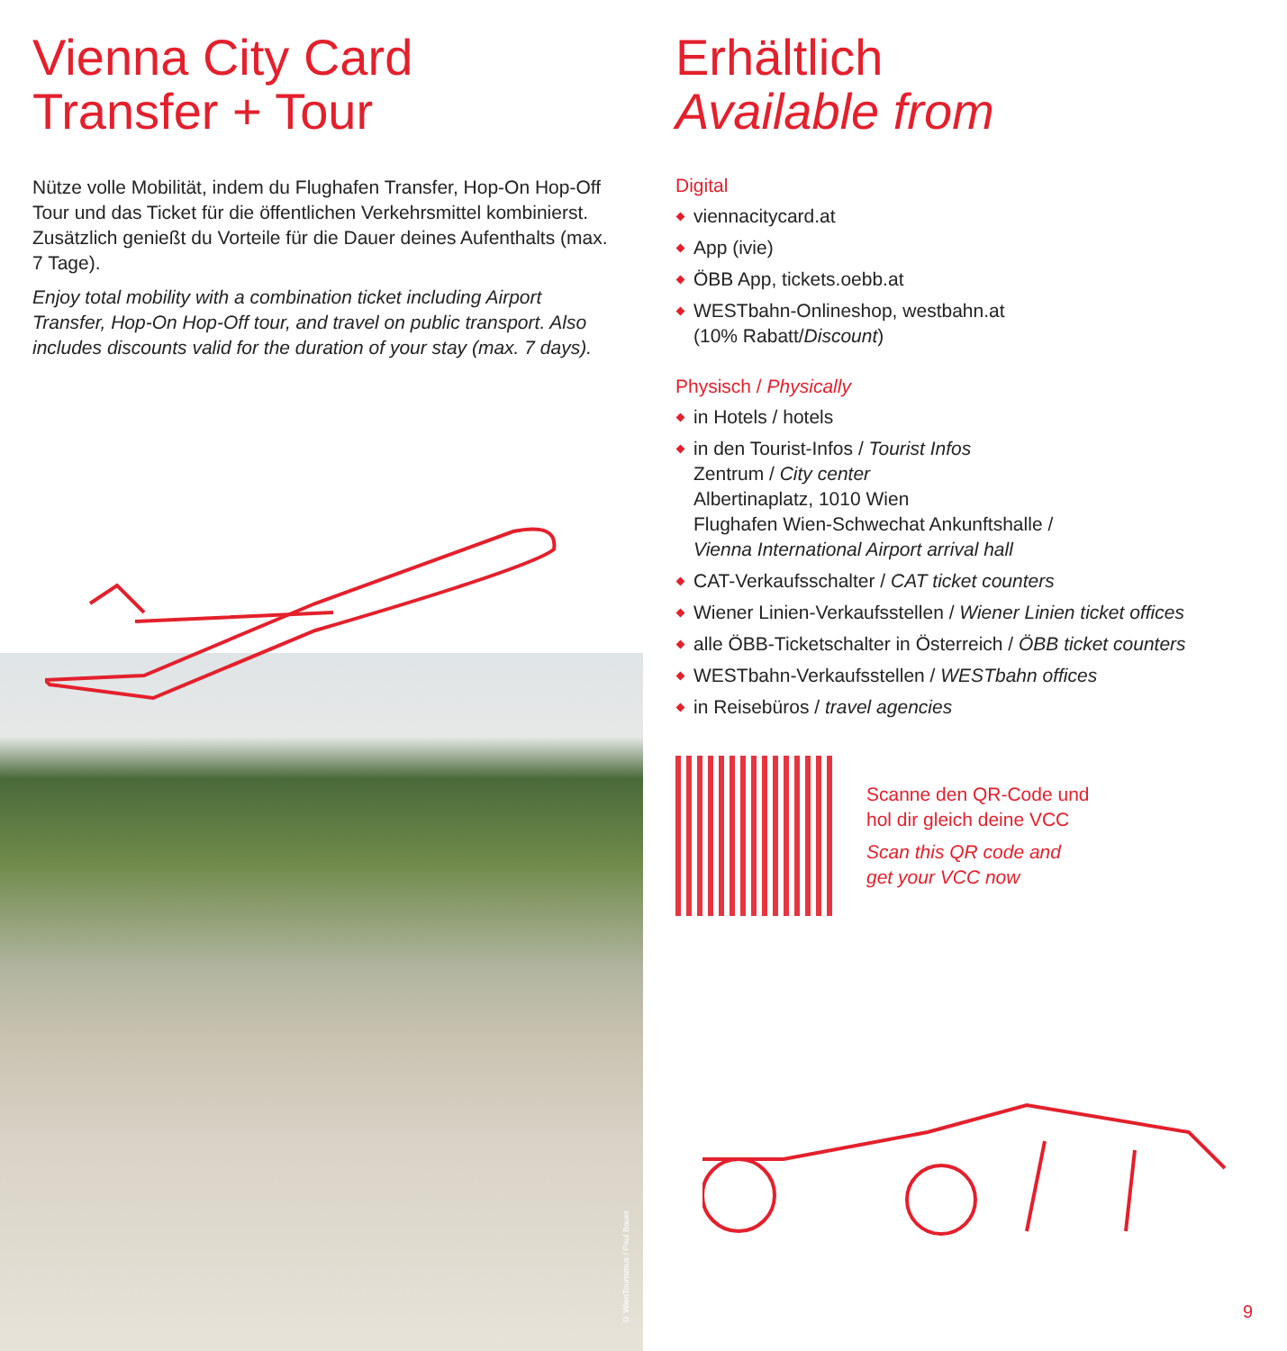Vienna City Card
Transfer + Tour
Nütze volle Mobilität, indem du Flughafen Transfer, Hop-On Hop-Off Tour und das Ticket für die öffentlichen Verkehrsmittel kombinierst. Zusätzlich genießt du Vorteile für die Dauer deines Aufenthalts (max. 7 Tage).
Enjoy total mobility with a combination ticket including Airport Transfer, Hop-On Hop-Off tour, and travel on public transport. Also includes discounts valid for the duration of your stay (max. 7 days).
© WienTourismus / Paul Bauer
Erhältlich
Available from
Digital
viennacitycard.at
App (ivie)
ÖBB App, tickets.oebb.at
WESTbahn-Onlineshop, westbahn.at
(10% Rabatt/Discount)
Physisch / Physically
in Hotels / hotels
in den Tourist-Infos / Tourist Infos
Zentrum / City center
Albertinaplatz, 1010 Wien
Flughafen Wien-Schwechat Ankunftshalle /
Vienna International Airport arrival hall
CAT-Verkaufsschalter / CAT ticket counters
Wiener Linien-Verkaufsstellen / Wiener Linien ticket offices
alle ÖBB-Ticketschalter in Österreich / ÖBB ticket counters
WESTbahn-Verkaufsstellen / WESTbahn offices
in Reisebüros / travel agencies
Scanne den QR-Code und
hol dir gleich deine VCC
Scan this QR code and
get your VCC now
9